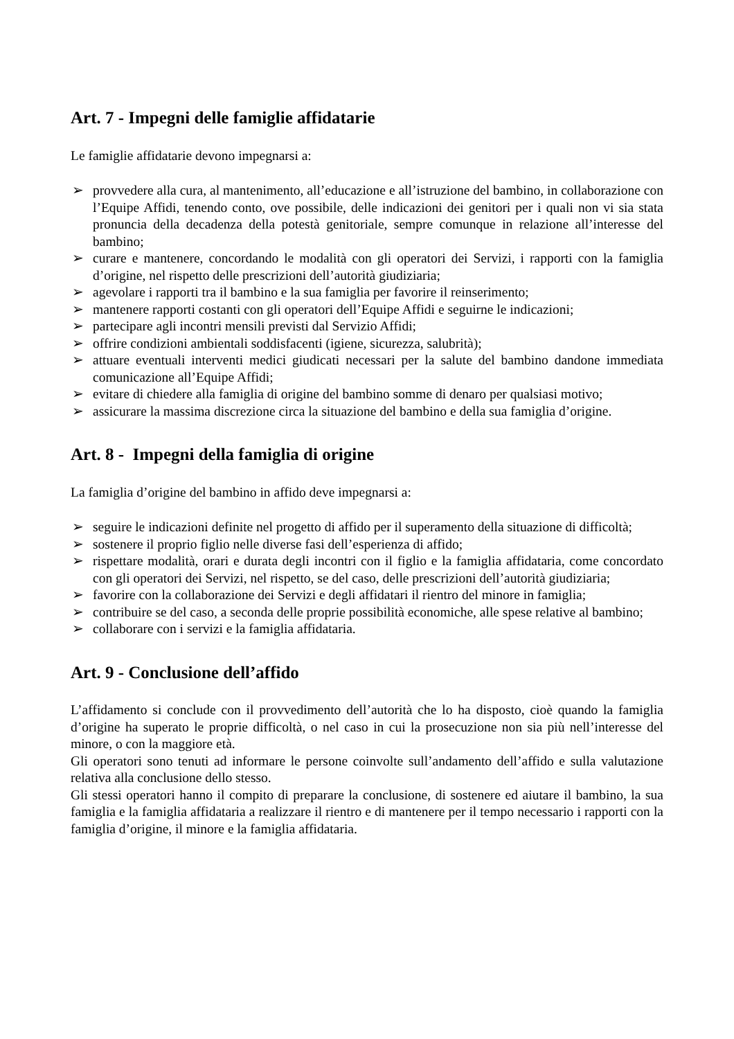Art. 7 - Impegni delle famiglie affidatarie
Le famiglie affidatarie devono impegnarsi a:
➢ provvedere alla cura, al mantenimento, all’educazione e all’istruzione del bambino, in collaborazione con l’Equipe Affidi, tenendo conto, ove possibile, delle indicazioni dei genitori per i quali non vi sia stata pronuncia della decadenza della potestà genitoriale, sempre comunque in relazione all’interesse del bambino;
➢ curare e mantenere, concordando le modalità con gli operatori dei Servizi, i rapporti con la famiglia d’origine, nel rispetto delle prescrizioni dell’autorità giudiziaria;
➢ agevolare i rapporti tra il bambino e la sua famiglia per favorire il reinserimento;
➢ mantenere rapporti costanti con gli operatori dell’Equipe Affidi e seguirne le indicazioni;
➢ partecipare agli incontri mensili previsti dal Servizio Affidi;
➢ offrire condizioni ambientali soddisfacenti (igiene, sicurezza, salubrità);
➢ attuare eventuali interventi medici giudicati necessari per la salute del bambino dandone immediata comunicazione all’Equipe Affidi;
➢ evitare di chiedere alla famiglia di origine del bambino somme di denaro per qualsiasi motivo;
➢ assicurare la massima discrezione circa la situazione del bambino e della sua famiglia d’origine.
Art. 8 - Impegni della famiglia di origine
La famiglia d’origine del bambino in affido deve impegnarsi a:
➢ seguire le indicazioni definite nel progetto di affido per il superamento della situazione di difficoltà;
➢ sostenere il proprio figlio nelle diverse fasi dell’esperienza di affido;
➢ rispettare modalità, orari e durata degli incontri con il figlio e la famiglia affidataria, come concordato con gli operatori dei Servizi, nel rispetto, se del caso, delle prescrizioni dell’autorità giudiziaria;
➢ favorire con la collaborazione dei Servizi e degli affidatari il rientro del minore in famiglia;
➢ contribuire se del caso, a seconda delle proprie possibilità economiche, alle spese relative al bambino;
➢ collaborare con i servizi e la famiglia affidataria.
Art. 9 - Conclusione dell’affido
L’affidamento si conclude con il provvedimento dell’autorità che lo ha disposto, cioè quando la famiglia d’origine ha superato le proprie difficoltà, o nel caso in cui la prosecuzione non sia più nell’interesse del minore, o con la maggiore età.
Gli operatori sono tenuti ad informare le persone coinvolte sull’andamento dell’affido e sulla valutazione relativa alla conclusione dello stesso.
Gli stessi operatori hanno il compito di preparare la conclusione, di sostenere ed aiutare il bambino, la sua famiglia e la famiglia affidataria a realizzare il rientro e di mantenere per il tempo necessario i rapporti con la famiglia d’origine, il minore e la famiglia affidataria.